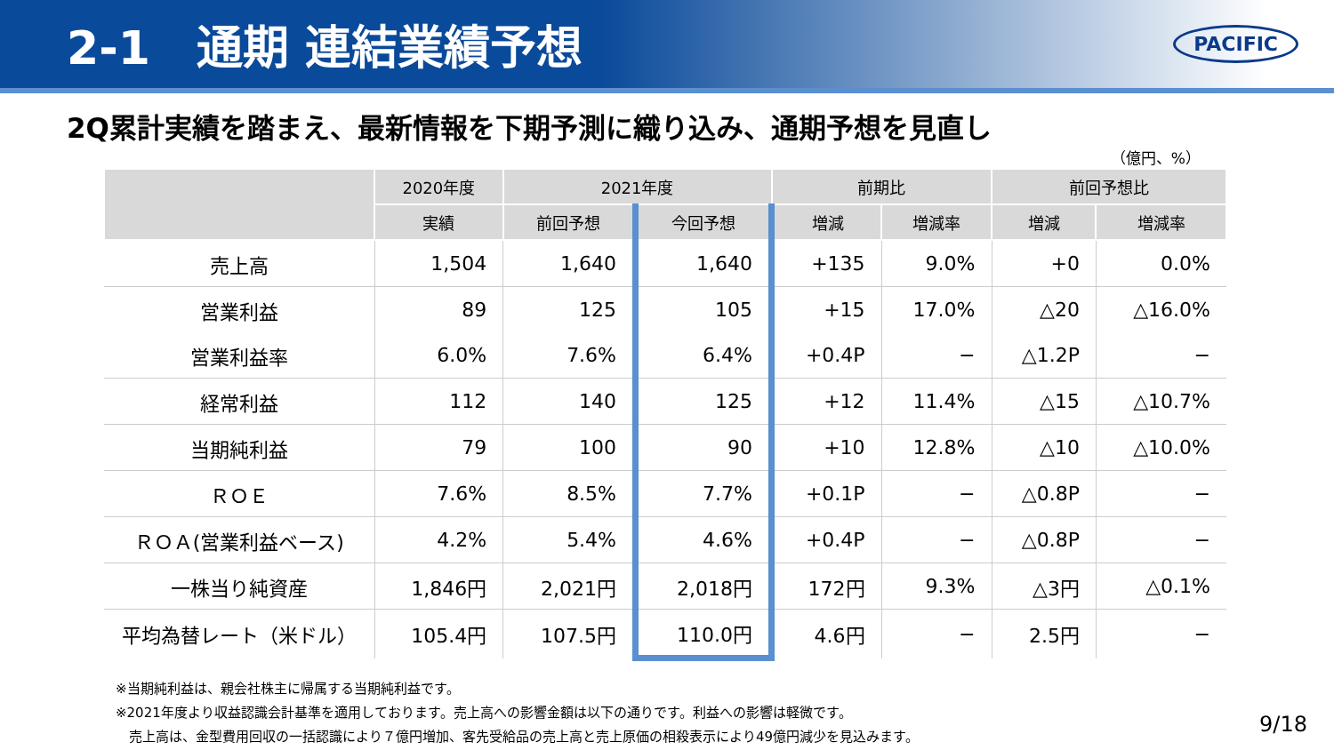2-1　通期 連結業績予想
PACIFIC
2Q累計実績を踏まえ、最新情報を下期予測に織り込み、通期予想を見直し
（億円、%）
| | 2020年度 | 2021年度 | | 前期比 | | 前回予想比 | |
| --- | --- | --- | --- | --- | --- | --- | --- |
| | 実績 | 前回予想 | 今回予想 | 増減 | 増減率 | 増減 | 増減率 |
| 売上高 | 1,504 | 1,640 | 1,640 | +135 | 9.0% | +0 | 0.0% |
| 営業利益 | 89 | 125 | 105 | +15 | 17.0% | △20 | △16.0% |
| 営業利益率 | 6.0% | 7.6% | 6.4% | +0.4P | − | △1.2P | − |
| 経常利益 | 112 | 140 | 125 | +12 | 11.4% | △15 | △10.7% |
| 当期純利益 | 79 | 100 | 90 | +10 | 12.8% | △10 | △10.0% |
| ＲＯＥ | 7.6% | 8.5% | 7.7% | +0.1P | − | △0.8P | − |
| ＲＯＡ(営業利益ベース) | 4.2% | 5.4% | 4.6% | +0.4P | − | △0.8P | − |
| 一株当り純資産 | 1,846円 | 2,021円 | 2,018円 | 172円 | 9.3% | △3円 | △0.1% |
| 平均為替レート（米ドル） | 105.4円 | 107.5円 | 110.0円 | 4.6円 | − | 2.5円 | − |
※当期純利益は、親会社株主に帰属する当期純利益です。
※2021年度より収益認識会計基準を適用しております。売上高への影響金額は以下の通りです。利益への影響は軽微です。
　売上高は、金型費用回収の一括認識により７億円増加、客先受給品の売上高と売上原価の相殺表示により49億円減少を見込みます。
9/18